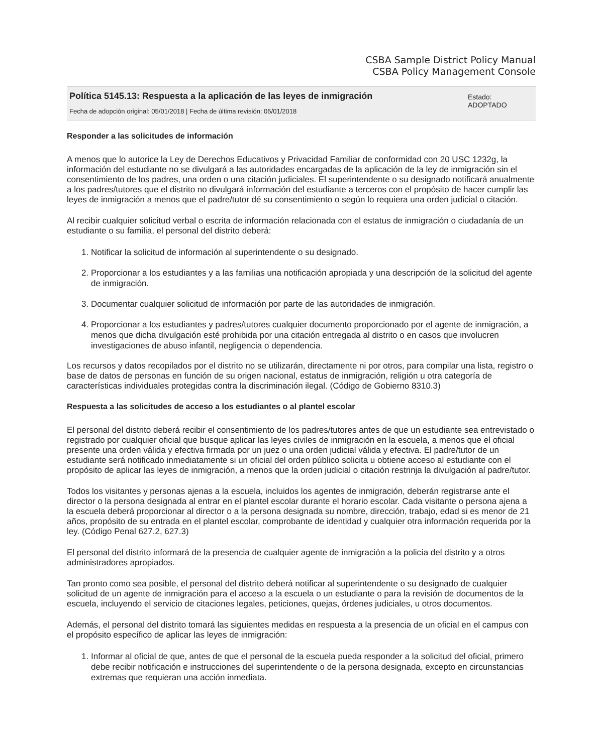CSBA Sample District Policy Manual
CSBA Policy Management Console
Política 5145.13: Respuesta a la aplicación de las leyes de inmigración
Fecha de adopción original: 05/01/2018 | Fecha de última revisión: 05/01/2018
Estado:
ADOPTADO
Responder a las solicitudes de información
A menos que lo autorice la Ley de Derechos Educativos y Privacidad Familiar de conformidad con 20 USC 1232g, la información del estudiante no se divulgará a las autoridades encargadas de la aplicación de la ley de inmigración sin el consentimiento de los padres, una orden o una citación judiciales. El superintendente o su designado notificará anualmente a los padres/tutores que el distrito no divulgará información del estudiante a terceros con el propósito de hacer cumplir las leyes de inmigración a menos que el padre/tutor dé su consentimiento o según lo requiera una orden judicial o citación.
Al recibir cualquier solicitud verbal o escrita de información relacionada con el estatus de inmigración o ciudadanía de un estudiante o su familia, el personal del distrito deberá:
1. Notificar la solicitud de información al superintendente o su designado.
2. Proporcionar a los estudiantes y a las familias una notificación apropiada y una descripción de la solicitud del agente de inmigración.
3. Documentar cualquier solicitud de información por parte de las autoridades de inmigración.
4. Proporcionar a los estudiantes y padres/tutores cualquier documento proporcionado por el agente de inmigración, a menos que dicha divulgación esté prohibida por una citación entregada al distrito o en casos que involucren investigaciones de abuso infantil, negligencia o dependencia.
Los recursos y datos recopilados por el distrito no se utilizarán, directamente ni por otros, para compilar una lista, registro o base de datos de personas en función de su origen nacional, estatus de inmigración, religión u otra categoría de características individuales protegidas contra la discriminación ilegal. (Código de Gobierno 8310.3)
Respuesta a las solicitudes de acceso a los estudiantes o al plantel escolar
El personal del distrito deberá recibir el consentimiento de los padres/tutores antes de que un estudiante sea entrevistado o registrado por cualquier oficial que busque aplicar las leyes civiles de inmigración en la escuela, a menos que el oficial presente una orden válida y efectiva firmada por un juez o una orden judicial válida y efectiva. El padre/tutor de un estudiante será notificado inmediatamente si un oficial del orden público solicita u obtiene acceso al estudiante con el propósito de aplicar las leyes de inmigración, a menos que la orden judicial o citación restrinja la divulgación al padre/tutor.
Todos los visitantes y personas ajenas a la escuela, incluidos los agentes de inmigración, deberán registrarse ante el director o la persona designada al entrar en el plantel escolar durante el horario escolar. Cada visitante o persona ajena a la escuela deberá proporcionar al director o a la persona designada su nombre, dirección, trabajo, edad si es menor de 21 años, propósito de su entrada en el plantel escolar, comprobante de identidad y cualquier otra información requerida por la ley. (Código Penal 627.2, 627.3)
El personal del distrito informará de la presencia de cualquier agente de inmigración a la policía del distrito y a otros administradores apropiados.
Tan pronto como sea posible, el personal del distrito deberá notificar al superintendente o su designado de cualquier solicitud de un agente de inmigración para el acceso a la escuela o un estudiante o para la revisión de documentos de la escuela, incluyendo el servicio de citaciones legales, peticiones, quejas, órdenes judiciales, u otros documentos.
Además, el personal del distrito tomará las siguientes medidas en respuesta a la presencia de un oficial en el campus con el propósito específico de aplicar las leyes de inmigración:
1. Informar al oficial de que, antes de que el personal de la escuela pueda responder a la solicitud del oficial, primero debe recibir notificación e instrucciones del superintendente o de la persona designada, excepto en circunstancias extremas que requieran una acción inmediata.